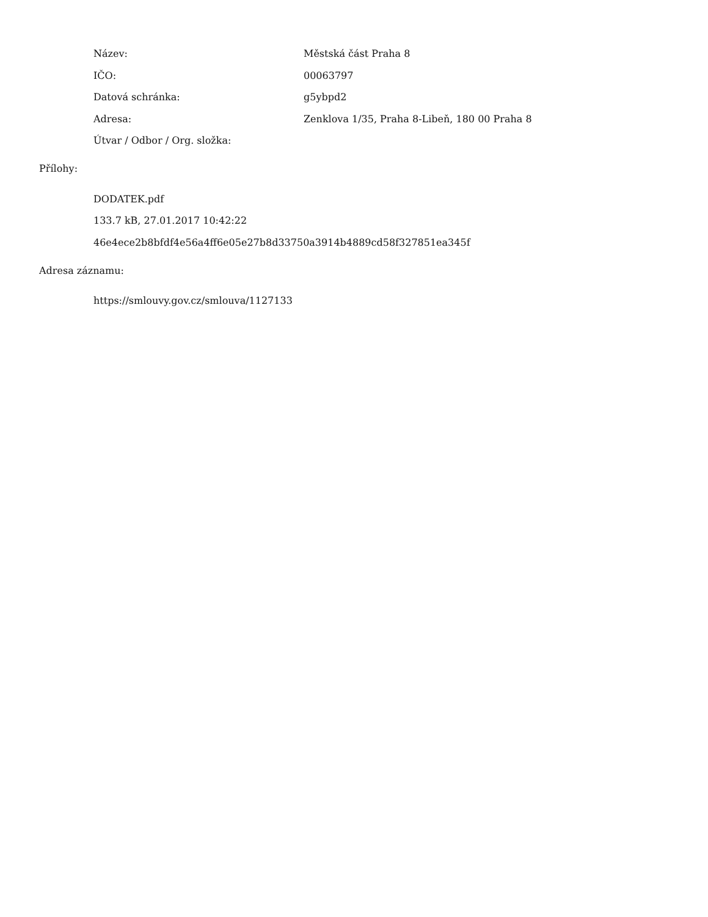Název: Městská část Praha 8
IČO: 00063797
Datová schránka: g5ybpd2
Adresa: Zenklova 1/35, Praha 8-Libeň, 180 00 Praha 8
Útvar / Odbor / Org. složka:
Přílohy:
DODATEK.pdf
133.7 kB, 27.01.2017 10:42:22
46e4ece2b8bfdf4e56a4ff6e05e27b8d33750a3914b4889cd58f327851ea345f
Adresa záznamu:
https://smlouvy.gov.cz/smlouva/1127133